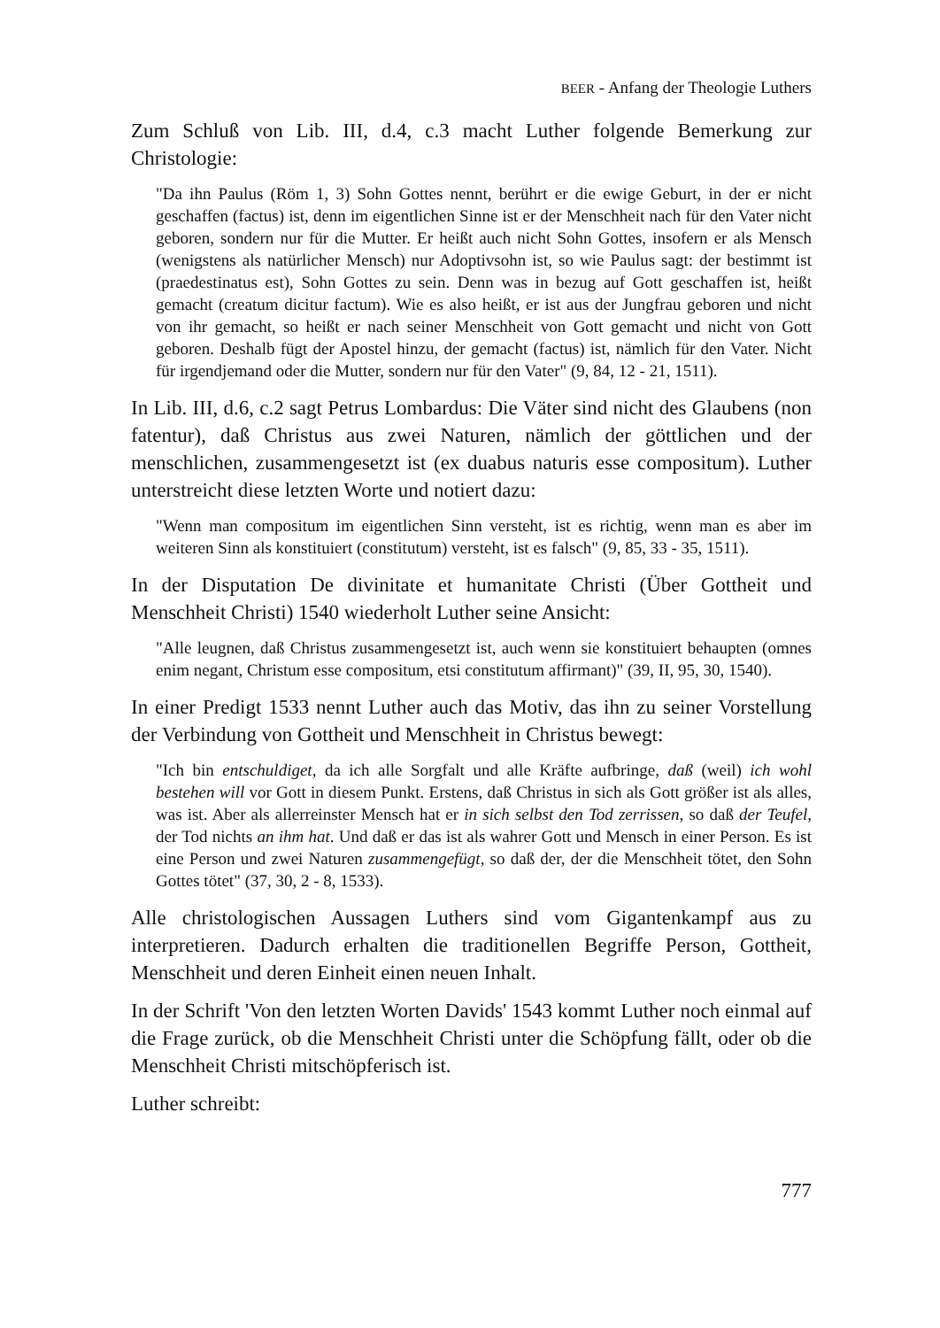BEER - Anfang der Theologie Luthers
Zum Schluß von Lib. III, d.4, c.3 macht Luther folgende Bemerkung zur Christologie:
"Da ihn Paulus (Röm 1, 3) Sohn Gottes nennt, berührt er die ewige Geburt, in der er nicht geschaffen (factus) ist, denn im eigentlichen Sinne ist er der Menschheit nach für den Vater nicht geboren, sondern nur für die Mutter. Er heißt auch nicht Sohn Gottes, insofern er als Mensch (wenigstens als natürlicher Mensch) nur Adoptivsohn ist, so wie Paulus sagt: der bestimmt ist (praedestinatus est), Sohn Gottes zu sein. Denn was in bezug auf Gott geschaffen ist, heißt gemacht (creatum dicitur factum). Wie es also heißt, er ist aus der Jungfrau geboren und nicht von ihr gemacht, so heißt er nach seiner Menschheit von Gott gemacht und nicht von Gott geboren. Deshalb fügt der Apostel hinzu, der gemacht (factus) ist, nämlich für den Vater. Nicht für irgendjemand oder die Mutter, sondern nur für den Vater" (9, 84, 12 - 21, 1511).
In Lib. III, d.6, c.2 sagt Petrus Lombardus: Die Väter sind nicht des Glaubens (non fatentur), daß Christus aus zwei Naturen, nämlich der göttlichen und der menschlichen, zusammengesetzt ist (ex duabus naturis esse compositum). Luther unterstreicht diese letzten Worte und notiert dazu:
"Wenn man compositum im eigentlichen Sinn versteht, ist es richtig, wenn man es aber im weiteren Sinn als konstituiert (constitutum) versteht, ist es falsch" (9, 85, 33 - 35, 1511).
In der Disputation De divinitate et humanitate Christi (Über Gottheit und Menschheit Christi) 1540 wiederholt Luther seine Ansicht:
"Alle leugnen, daß Christus zusammengesetzt ist, auch wenn sie konstituiert behaupten (omnes enim negant, Christum esse compositum, etsi constitutum affirmant)" (39, II, 95, 30, 1540).
In einer Predigt 1533 nennt Luther auch das Motiv, das ihn zu seiner Vorstellung der Verbindung von Gottheit und Menschheit in Christus bewegt:
"Ich bin entschuldiget, da ich alle Sorgfalt und alle Kräfte aufbringe, daß (weil) ich wohl bestehen will vor Gott in diesem Punkt. Erstens, daß Christus in sich als Gott größer ist als alles, was ist. Aber als allerreinster Mensch hat er in sich selbst den Tod zerrissen, so daß der Teufel, der Tod nichts an ihm hat. Und daß er das ist als wahrer Gott und Mensch in einer Person. Es ist eine Person und zwei Naturen zusammengefügt, so daß der, der die Menschheit tötet, den Sohn Gottes tötet" (37, 30, 2 - 8, 1533).
Alle christologischen Aussagen Luthers sind vom Gigantenkampf aus zu interpretieren. Dadurch erhalten die traditionellen Begriffe Person, Gottheit, Menschheit und deren Einheit einen neuen Inhalt.
In der Schrift 'Von den letzten Worten Davids' 1543 kommt Luther noch einmal auf die Frage zurück, ob die Menschheit Christi unter die Schöpfung fällt, oder ob die Menschheit Christi mitschöpferisch ist.
Luther schreibt:
777